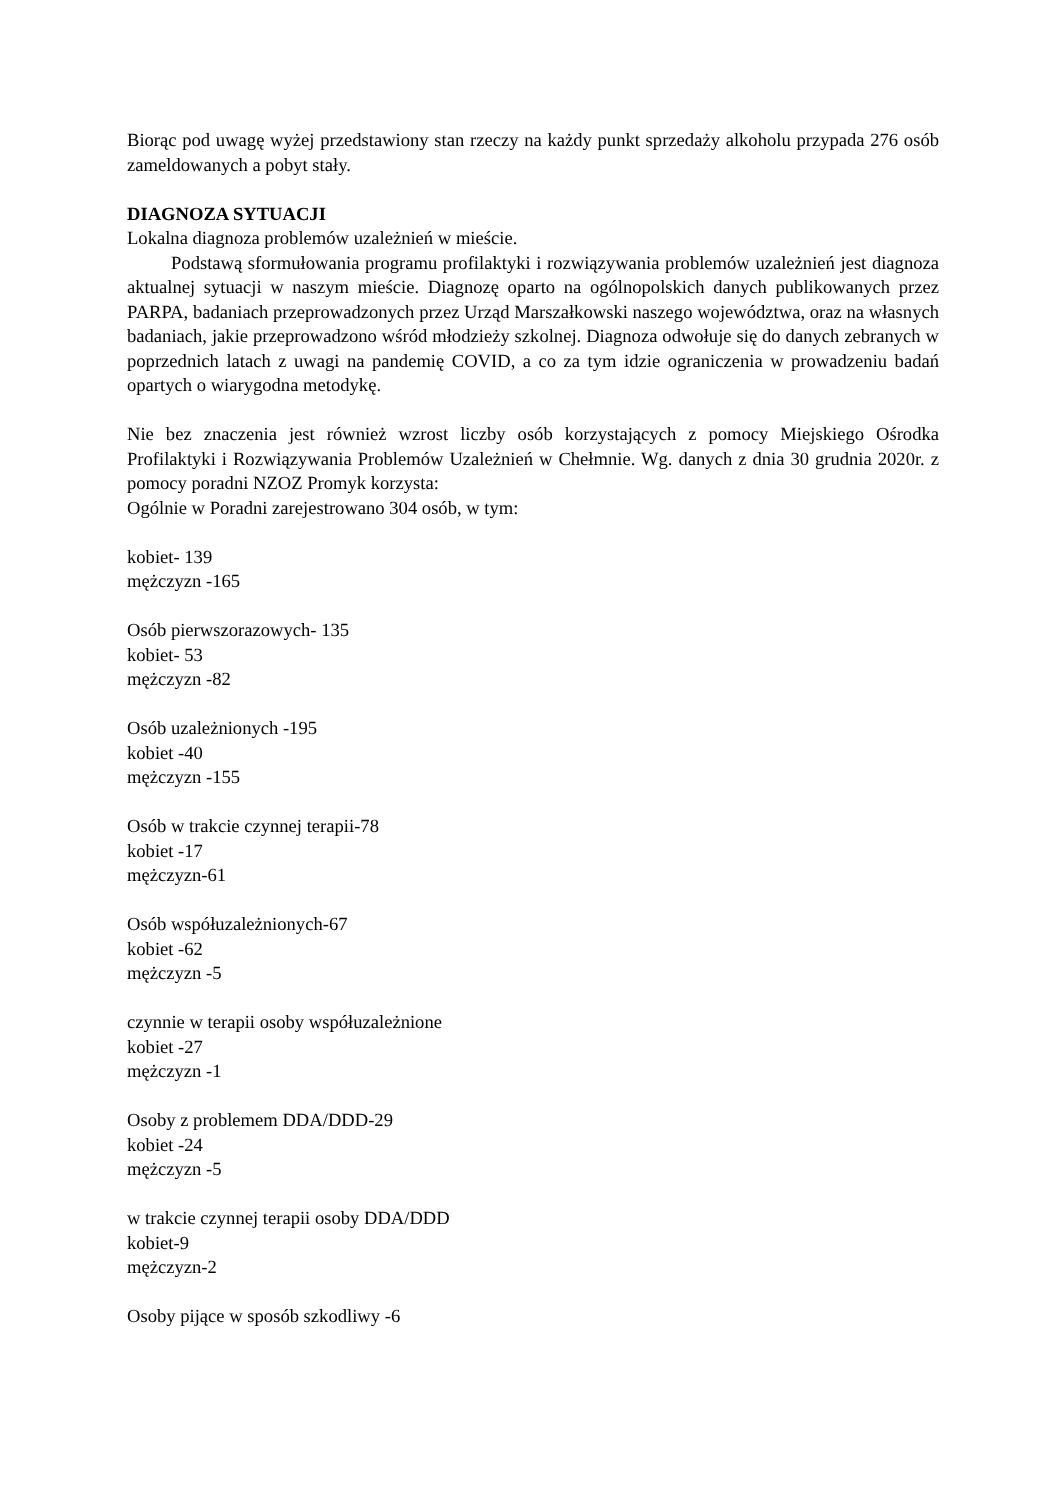Biorąc pod uwagę wyżej przedstawiony stan rzeczy na każdy punkt sprzedaży alkoholu przypada 276 osób zameldowanych a pobyt stały.
DIAGNOZA SYTUACJI
Lokalna diagnoza problemów uzależnień w mieście.
Podstawą sformułowania programu profilaktyki i rozwiązywania problemów uzależnień jest diagnoza aktualnej sytuacji w naszym mieście. Diagnozę oparto na ogólnopolskich danych publikowanych przez PARPA, badaniach przeprowadzonych przez Urząd Marszałkowski naszego województwa, oraz na własnych badaniach, jakie przeprowadzono wśród młodzieży szkolnej. Diagnoza odwołuje się do danych zebranych w poprzednich latach z uwagi na pandemię COVID, a co za tym idzie ograniczenia w prowadzeniu badań opartych o wiarygodna metodykę.
Nie bez znaczenia jest również wzrost liczby osób korzystających z pomocy Miejskiego Ośrodka Profilaktyki i Rozwiązywania Problemów Uzależnień w Chełmnie. Wg. danych z dnia 30 grudnia 2020r. z pomocy poradni NZOZ Promyk korzysta:
Ogólnie w Poradni zarejestrowano 304 osób, w tym:
kobiet- 139
mężczyzn -165
Osób pierwszorazowych- 135
kobiet- 53
mężczyzn -82
Osób uzależnionych -195
kobiet -40
mężczyzn -155
Osób w trakcie czynnej terapii-78
kobiet -17
mężczyzn-61
Osób współuzależnionych-67
kobiet -62
mężczyzn -5
czynnie w terapii osoby współuzależnione
kobiet -27
mężczyzn -1
Osoby z problemem DDA/DDD-29
kobiet -24
mężczyzn -5
w trakcie czynnej terapii osoby DDA/DDD
kobiet-9
mężczyzn-2
Osoby pijące w sposób szkodliwy -6